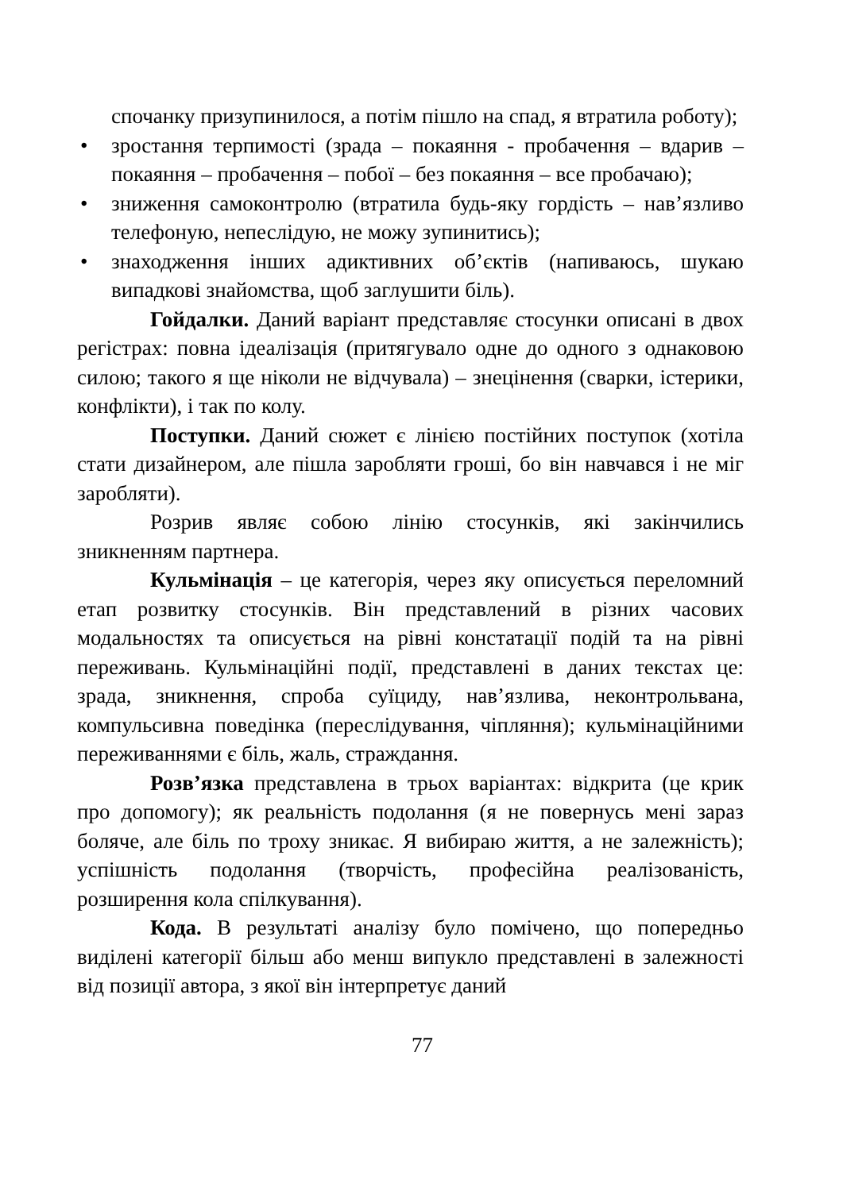спочанку призупинилося, а потім пішло на спад, я втратила роботу);
• зростання терпимості (зрада – покаяння - пробачення – вдарив – покаяння – пробачення – побої – без покаяння – все пробачаю);
• зниження самоконтролю (втратила будь-яку гордість – нав’язливо телефоную, непеслідую, не можу зупинитись);
• знаходження інших адиктивних об’єктів (напиваюсь, шукаю випадкові знайомства, щоб заглушити біль).
Гойдалки. Даний варіант представляє стосунки описані в двох регістрах: повна ідеалізація (притягувало одне до одного з однаковою силою; такого я ще ніколи не відчувала) – знецінення (сварки, істерики, конфлікти), і так по колу.
Поступки. Даний сюжет є лінією постійних поступок (хотіла стати дизайнером, але пішла заробляти гроші, бо він навчався і не міг заробляти).
Розрив являє собою лінію стосунків, які закінчились зникненням партнера.
Кульмінація – це категорія, через яку описується переломний етап розвитку стосунків. Він представлений в різних часових модальностях та описується на рівні констатації подій та на рівні переживань. Кульмінаційні події, представлені в даних текстах це: зрада, зникнення, спроба суїциду, нав’язлива, неконтрольвана, компульсивна поведінка (переслідування, чіпляння); кульмінаційними переживаннями є біль, жаль, страждання.
Розв’язка представлена в трьох варіантах: відкрита (це крик про допомогу); як реальність подолання (я не повернусь мені зараз боляче, але біль по троху зникає. Я вибираю життя, а не залежність); успішність подолання (творчість, професійна реалізованість, розширення кола спілкування).
Кода. В результаті аналізу було помічено, що попередньо виділені категорії більш або менш випукло представлені в залежності від позиції автора, з якої він інтерпретує даний
77